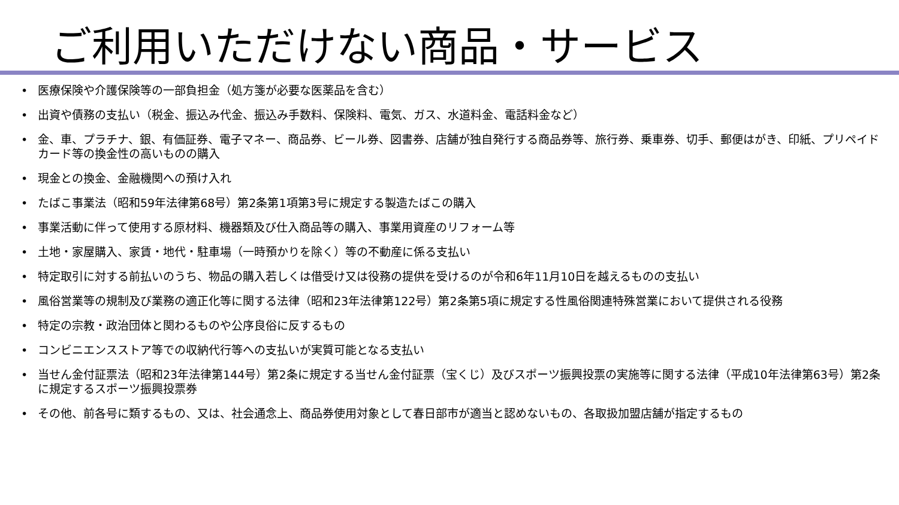ご利用いただけない商品・サービス
• 医療保険や介護保険等の一部負担金（処方箋が必要な医薬品を含む）
• 出資や債務の支払い（税金、振込み代金、振込み手数料、保険料、電気、ガス、水道料金、電話料金など）
• 金、車、プラチナ、銀、有価証券、電子マネー、商品券、ビール券、図書券、店舗が独自発行する商品券等、旅行券、乗車券、切手、郵便はがき、印紙、プリペイドカード等の換金性の高いものの購入
• 現金との換金、金融機関への預け入れ
• たばこ事業法（昭和59年法律第68号）第2条第1項第3号に規定する製造たばこの購入
• 事業活動に伴って使用する原材料、機器類及び仕入商品等の購入、事業用資産のリフォーム等
• 土地・家屋購入、家賃・地代・駐車場（一時預かりを除く）等の不動産に係る支払い
• 特定取引に対する前払いのうち、物品の購入若しくは借受け又は役務の提供を受けるのが令和6年11月10日を越えるものの支払い
• 風俗営業等の規制及び業務の適正化等に関する法律（昭和23年法律第122号）第2条第5項に規定する性風俗関連特殊営業において提供される役務
• 特定の宗教・政治団体と関わるものや公序良俗に反するもの
• コンビニエンスストア等での収納代行等への支払いが実質可能となる支払い
• 当せん金付証票法（昭和23年法律第144号）第2条に規定する当せん金付証票（宝くじ）及びスポーツ振興投票の実施等に関する法律（平成10年法律第63号）第2条に規定するスポーツ振興投票券
• その他、前各号に類するもの、又は、社会通念上、商品券使用対象として春日部市が適当と認めないもの、各取扱加盟店舗が指定するもの